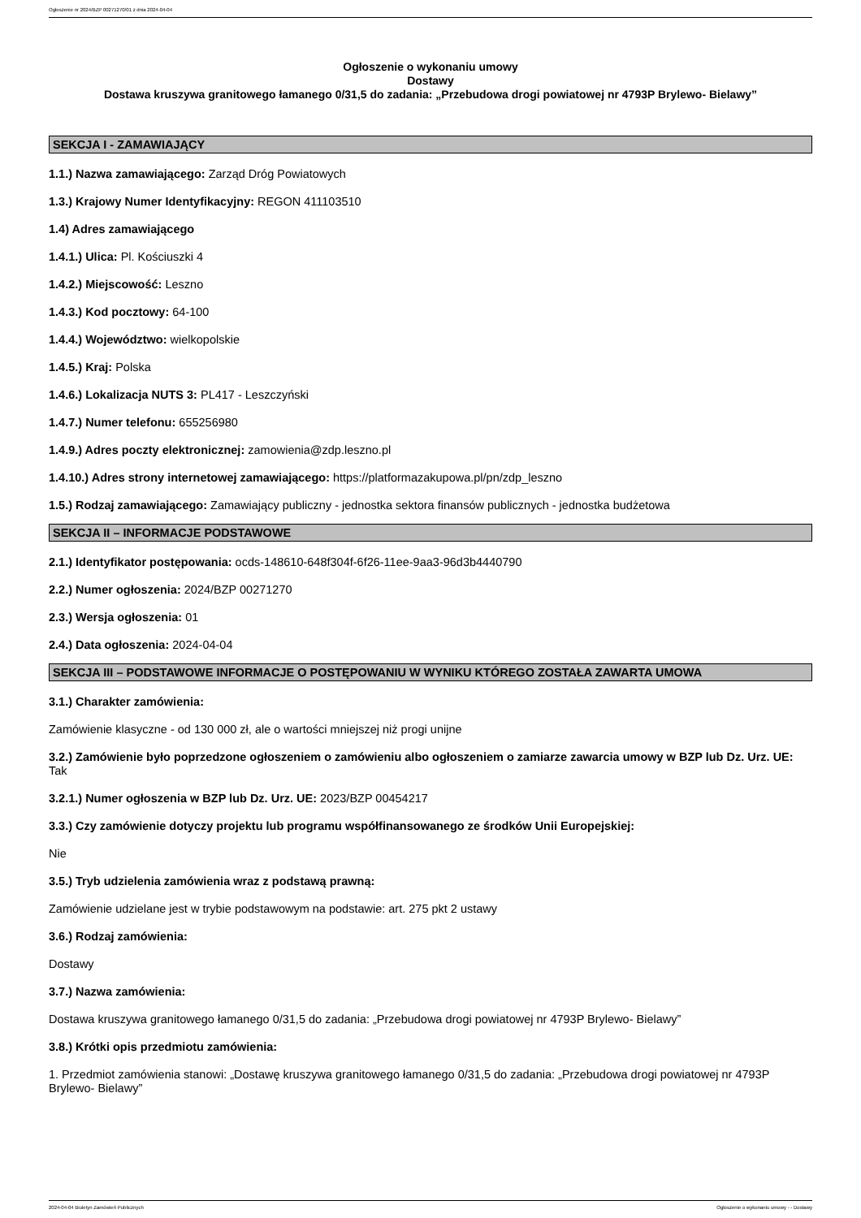Ogłoszenie nr 2024/BZP 00271270/01 z dnia 2024-04-04
Ogłoszenie o wykonaniu umowy
Dostawy
Dostawa kruszywa granitowego łamanego 0/31,5 do zadania: „Przebudowa drogi powiatowej nr 4793P Brylewo- Bielawy”
SEKCJA I - ZAMAWIAJĄCY
1.1.) Nazwa zamawiającego: Zarząd Dróg Powiatowych
1.3.) Krajowy Numer Identyfikacyjny: REGON 411103510
1.4) Adres zamawiającego
1.4.1.) Ulica: Pl. Kościuszki 4
1.4.2.) Miejscowość: Leszno
1.4.3.) Kod pocztowy: 64-100
1.4.4.) Województwo: wielkopolskie
1.4.5.) Kraj: Polska
1.4.6.) Lokalizacja NUTS 3: PL417 - Leszczyński
1.4.7.) Numer telefonu: 655256980
1.4.9.) Adres poczty elektronicznej: zamowienia@zdp.leszno.pl
1.4.10.) Adres strony internetowej zamawiającego: https://platformazakupowa.pl/pn/zdp_leszno
1.5.) Rodzaj zamawiającego: Zamawiający publiczny - jednostka sektora finansów publicznych - jednostka budżetowa
SEKCJA II – INFORMACJE PODSTAWOWE
2.1.) Identyfikator postępowania: ocds-148610-648f304f-6f26-11ee-9aa3-96d3b4440790
2.2.) Numer ogłoszenia: 2024/BZP 00271270
2.3.) Wersja ogłoszenia: 01
2.4.) Data ogłoszenia: 2024-04-04
SEKCJA III – PODSTAWOWE INFORMACJE O POSTĘPOWANIU W WYNIKU KTÓREGO ZOSTAŁA ZAWARTA UMOWA
3.1.) Charakter zamówienia:
Zamówienie klasyczne - od 130 000 zł, ale o wartości mniejszej niż progi unijne
3.2.) Zamówienie było poprzedzone ogłoszeniem o zamówieniu albo ogłoszeniem o zamiarze zawarcia umowy w BZP lub Dz. Urz. UE: Tak
3.2.1.) Numer ogłoszenia w BZP lub Dz. Urz. UE: 2023/BZP 00454217
3.3.) Czy zamówienie dotyczy projektu lub programu współfinansowanego ze środków Unii Europejskiej:
Nie
3.5.) Tryb udzielenia zamówienia wraz z podstawą prawną:
Zamówienie udzielane jest w trybie podstawowym na podstawie: art. 275 pkt 2 ustawy
3.6.) Rodzaj zamówienia:
Dostawy
3.7.) Nazwa zamówienia:
Dostawa kruszywa granitowego łamanego 0/31,5 do zadania: „Przebudowa drogi powiatowej nr 4793P Brylewo- Bielawy”
3.8.) Krótki opis przedmiotu zamówienia:
1. Przedmiot zamówienia stanowi: „Dostawę kruszywa granitowego łamanego 0/31,5 do zadania: „Przebudowa drogi powiatowej nr 4793P Brylewo- Bielawy”
2024-04-04 Biuletyn Zamówień Publicznych Ogłoszenie o wykonaniu umowy - - Dostawy